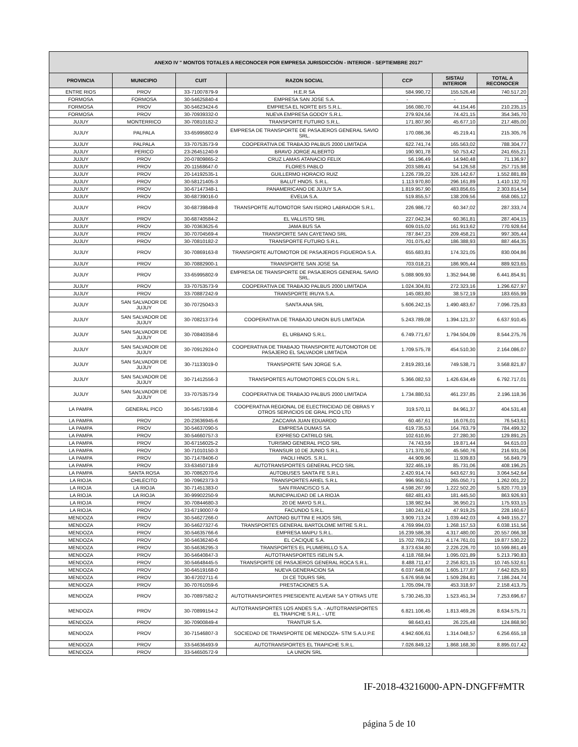| ANEXO IV " MONTOS TOTALES A RECONOCER POR EMPRESA JURISDICCIÓN - INTERIOR - SEPTIEMBRE 2017" | | | | | | |
| --- | --- | --- | --- | --- | --- | --- |
| PROVINCIA | MUNICIPIO | CUIT | RAZON SOCIAL | CCP | SISTAU INTERIOR | TOTAL A RECONOCER |
| ENTRE RIOS | PROV | 33-71007879-9 | H.E.R SA | 584.990,72 | 155.526,48 | 740.517,20 |
| FORMOSA | FORMOSA | 30-54625840-4 | EMPRESA SAN JOSE S.A. | - | - | - |
| FORMOSA | PROV | 30-54623424-6 | EMPRESA EL NORTE BIS S.R.L. | 166.080,70 | 44.154,46 | 210.235,15 |
| FORMOSA | PROV | 30-70939332-0 | NUEVA EMPRESA GODOY S.R.L. | 279.924,56 | 74.421,15 | 354.345,70 |
| JUJUY | MONTERRICO | 30-70810182-2 | TRANSPORTE FUTURO S.R.L. | 171.807,90 | 45.677,10 | 217.485,00 |
| JUJUY | PALPALA | 33-65995802-9 | EMPRESA DE TRANSPORTE DE PASAJEROS GENERAL SAVIO SRL. | 170.086,36 | 45.219,41 | 215.305,76 |
| JUJUY | PALPALA | 33-70753573-9 | COOPERATIVA DE TRABAJO PALBUS 2000 LIMITADA | 622.741,74 | 165.563,02 | 788.304,77 |
| JUJUY | PERICO | 23-26451240-9 | BRAVO JORGE ALBERTO | 190.901,78 | 50.753,42 | 241.655,21 |
| JUJUY | PROV | 20-07809865-2 | CRUZ LAMAS ATANACIO FELIX | 56.196,49 | 14.940,48 | 71.136,97 |
| JUJUY | PROV | 20-11568647-0 | FLORES PABLO | 203.589,41 | 54.126,58 | 257.715,98 |
| JUJUY | PROV | 20-14192535-1 | GUILLERMO HORACIO RUIZ | 1.226.739,22 | 326.142,67 | 1.552.881,89 |
| JUJUY | PROV | 30-58121405-3 | BALUT HNOS. S.R.L. | 1.113.970,80 | 296.161,89 | 1.410.132,70 |
| JUJUY | PROV | 30-67147348-1 | PANAMERICANO DE JUJUY S.A. | 1.819.957,90 | 483.856,65 | 2.303.814,54 |
| JUJUY | PROV | 30-68739016-0 | EVELIA S.A. | 519.855,57 | 138.209,56 | 658.065,12 |
| JUJUY | PROV | 30-68739849-8 | TRANSPORTE AUTOMOTOR SAN ISIDRO LABRADOR S.R.L. | 226.986,72 | 60.347,02 | 287.333,74 |
| JUJUY | PROV | 30-68740584-2 | EL VALLISTO SRL | 227.042,34 | 60.361,81 | 287.404,15 |
| JUJUY | PROV | 30-70363625-6 | JAMA BUS SA | 609.015,02 | 161.913,62 | 770.928,64 |
| JUJUY | PROV | 30-70704569-4 | TRANSPORTE SAN CAYETANO SRL | 787.847,23 | 209.458,21 | 997.305,44 |
| JUJUY | PROV | 30-70810182-2 | TRANSPORTE FUTURO S.R.L. | 701.075,42 | 186.388,93 | 887.464,35 |
| JUJUY | PROV | 30-70869163-8 | TRANSPORTE AUTOMOTOR DE PASAJEROS FIGUEROA S.A. | 655.683,81 | 174.321,05 | 830.004,86 |
| JUJUY | PROV | 30-70882900-1 | TRANSPORTE SAN JOSE SA | 703.018,21 | 186.905,44 | 889.923,65 |
| JUJUY | PROV | 33-65995802-9 | EMPRESA DE TRANSPORTE DE PASAJEROS GENERAL SAVIO SRL. | 5.088.909,93 | 1.352.944,98 | 6.441.854,91 |
| JUJUY | PROV | 33-70753573-9 | COOPERATIVA DE TRABAJO PALBUS 2000 LIMITADA | 1.024.304,81 | 272.323,16 | 1.296.627,97 |
| JUJUY | PROV | 33-70887242-9 | TRANSPORTE IRUYA S.A. | 145.083,80 | 38.572,19 | 183.655,99 |
| JUJUY | SAN SALVADOR DE JUJUY | 30-70725043-3 | SANTA ANA SRL | 5.606.242,15 | 1.490.483,67 | 7.096.725,83 |
| JUJUY | SAN SALVADOR DE JUJUY | 30-70821373-6 | COOPERATIVA DE TRABAJO UNION BUS LIMITADA | 5.243.789,08 | 1.394.121,37 | 6.637.910,45 |
| JUJUY | SAN SALVADOR DE JUJUY | 30-70840358-6 | EL URBANO S.R.L. | 6.749.771,67 | 1.794.504,09 | 8.544.275,76 |
| JUJUY | SAN SALVADOR DE JUJUY | 30-70912924-0 | COOPERATIVA DE TRABAJO TRANSPORTE AUTOMOTOR DE PASAJERO EL SALVADOR LIMITADA | 1.709.575,78 | 454.510,30 | 2.164.086,07 |
| JUJUY | SAN SALVADOR DE JUJUY | 30-71133019-0 | TRANSPORTE SAN JORGE S.A. | 2.819.283,16 | 749.538,71 | 3.568.821,87 |
| JUJUY | SAN SALVADOR DE JUJUY | 30-71412556-3 | TRANSPORTES AUTOMOTORES COLON S.R.L. | 5.366.082,53 | 1.426.634,49 | 6.792.717,01 |
| JUJUY | SAN SALVADOR DE JUJUY | 33-70753573-9 | COOPERATIVA DE TRABAJO PALBUS 2000 LIMITADA | 1.734.880,51 | 461.237,85 | 2.196.118,36 |
| LA PAMPA | GENERAL PICO | 30-54571938-6 | COOPERATIVA REGIONAL DE ELECTRICIDAD DE OBRAS Y OTROS SERVICIOS DE GRAL PICO LTD | 319.570,11 | 84.961,37 | 404.531,48 |
| LA PAMPA | PROV | 20-23636945-6 | ZACCARA JUAN EDUARDO | 60.467,61 | 16.076,01 | 76.543,61 |
| LA PAMPA | PROV | 30-54637090-5 | EMPRESA DUMAS SA | 619.735,53 | 164.763,79 | 784.499,32 |
| LA PAMPA | PROV | 30-54660757-3 | EXPRESO CATRILO SRL | 102.610,95 | 27.280,30 | 129.891,25 |
| LA PAMPA | PROV | 30-67156025-2 | TURISMO GENERAL PICO SRL | 74.743,59 | 19.871,44 | 94.615,03 |
| LA PAMPA | PROV | 30-71010150-3 | TRANSUR 10 DE JUNIO S.R.L. | 171.370,30 | 45.560,76 | 216.931,06 |
| LA PAMPA | PROV | 30-71478406-0 | PAOLI HNOS. S.R.L. | 44.909,96 | 11.939,83 | 56.849,79 |
| LA PAMPA | PROV | 33-63450718-9 | AUTOTRANSPORTES GENERAL PICO SRL | 322.465,19 | 85.731,06 | 408.196,25 |
| LA PAMPA | SANTA ROSA | 30-70862070-6 | AUTOBUSES SANTA FE S.R.L | 2.420.914,74 | 643.627,91 | 3.064.542,64 |
| LA RIOJA | CHILECITO | 30-70962373-3 | TRANSPORTES ARIEL S.R.L | 996.950,51 | 265.050,71 | 1.262.001,22 |
| LA RIOJA | LA RIOJA | 30-71451383-0 | SAN FRANCISCO S.A. | 4.598.267,99 | 1.222.502,20 | 5.820.770,19 |
| LA RIOJA | LA RIOJA | 30-99902250-9 | MUNICIPALIDAD DE LA RIOJA | 682.481,43 | 181.445,50 | 863.926,93 |
| LA RIOJA | PROV | 30-70844680-3 | 20 DE MAYO S.R.L. | 138.982,94 | 36.950,21 | 175.933,15 |
| LA RIOJA | PROV | 33-67190007-9 | FACUNDO S.R.L. | 180.241,42 | 47.919,25 | 228.160,67 |
| MENDOZA | PROV | 30-54627266-0 | ANTONIO BUTTINI E HIJOS SRL | 3.909.713,24 | 1.039.442,03 | 4.949.155,27 |
| MENDOZA | PROV | 30-54627327-6 | TRANSPORTES GENERAL BARTOLOME MITRE S.R.L. | 4.769.994,03 | 1.268.157,53 | 6.038.151,56 |
| MENDOZA | PROV | 30-54635766-6 | EMPRESA MAIPU S.R.L. | 16.239.586,38 | 4.317.480,00 | 20.557.066,38 |
| MENDOZA | PROV | 30-54636240-6 | EL CACIQUE S.A. | 15.702.769,21 | 4.174.761,01 | 19.877.530,22 |
| MENDOZA | PROV | 30-54636295-3 | TRANSPORTES EL PLUMERILLO S.A. | 8.373.634,80 | 2.226.226,70 | 10.599.861,49 |
| MENDOZA | PROV | 30-54640847-3 | AUTOTRANSPORTES ISELIN S.A. | 4.118.768,94 | 1.095.021,89 | 5.213.790,83 |
| MENDOZA | PROV | 30-54648445-5 | TRANSPORTE DE PASAJEROS GENERAL ROCA S.R.L. | 8.488.711,47 | 2.256.821,15 | 10.745.532,61 |
| MENDOZA | PROV | 30-64519168-0 | NUEVA GENERACION SA | 6.037.648,06 | 1.605.177,87 | 7.642.825,93 |
| MENDOZA | PROV | 30-67202711-6 | DI CE TOURS SRL | 5.676.959,94 | 1.509.284,81 | 7.186.244,74 |
| MENDOZA | PROV | 30-70761059-6 | PRESTACIONES S.A. | 1.705.094,78 | 453.318,97 | 2.158.413,75 |
| MENDOZA | PROV | 30-70897582-2 | AUTOTRANSPORTES PRESIDENTE ALVEAR SA Y OTRAS UTE | 5.730.245,33 | 1.523.451,34 | 7.253.696,67 |
| MENDOZA | PROV | 30-70899154-2 | AUTOTRANSPORTES LOS ANDES S.A. - AUTOTRANSPORTES EL TRAPICHE S.R.L. - UTE | 6.821.106,45 | 1.813.469,26 | 8.634.575,71 |
| MENDOZA | PROV | 30-70900849-4 | TRANTUR S.A. | 98.643,41 | 26.225,48 | 124.868,90 |
| MENDOZA | PROV | 30-71546807-3 | SOCIEDAD DE TRANSPORTE DE MENDOZA- STM S.A.U.P.E | 4.942.606,61 | 1.314.048,57 | 6.256.655,18 |
| MENDOZA | PROV | 33-54636493-9 | AUTOTRANSPORTES EL TRAPICHE S.R.L. | 7.026.849,12 | 1.868.168,30 | 8.895.017,42 |
| MENDOZA | PROV | 33-54650572-9 | LA UNION SRL | | | |
IF-2018-43216000-APN-DNGFF#MTR
página 5 de 10